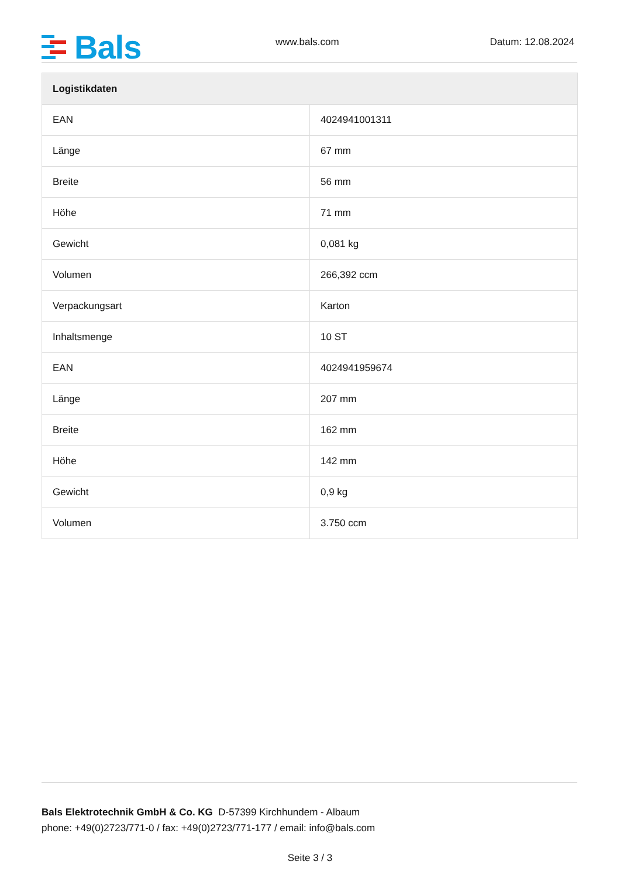Bals
www.bals.com
Datum: 12.08.2024
| Logistikdaten | |
| --- | --- |
| EAN | 4024941001311 |
| Länge | 67 mm |
| Breite | 56 mm |
| Höhe | 71 mm |
| Gewicht | 0,081 kg |
| Volumen | 266,392 ccm |
| Verpackungsart | Karton |
| Inhaltsmenge | 10 ST |
| EAN | 4024941959674 |
| Länge | 207 mm |
| Breite | 162 mm |
| Höhe | 142 mm |
| Gewicht | 0,9 kg |
| Volumen | 3.750 ccm |
Bals Elektrotechnik GmbH & Co. KG D-57399 Kirchhundem - Albaum
phone: +49(0)2723/771-0 / fax: +49(0)2723/771-177 / email: info@bals.com
Seite 3 / 3